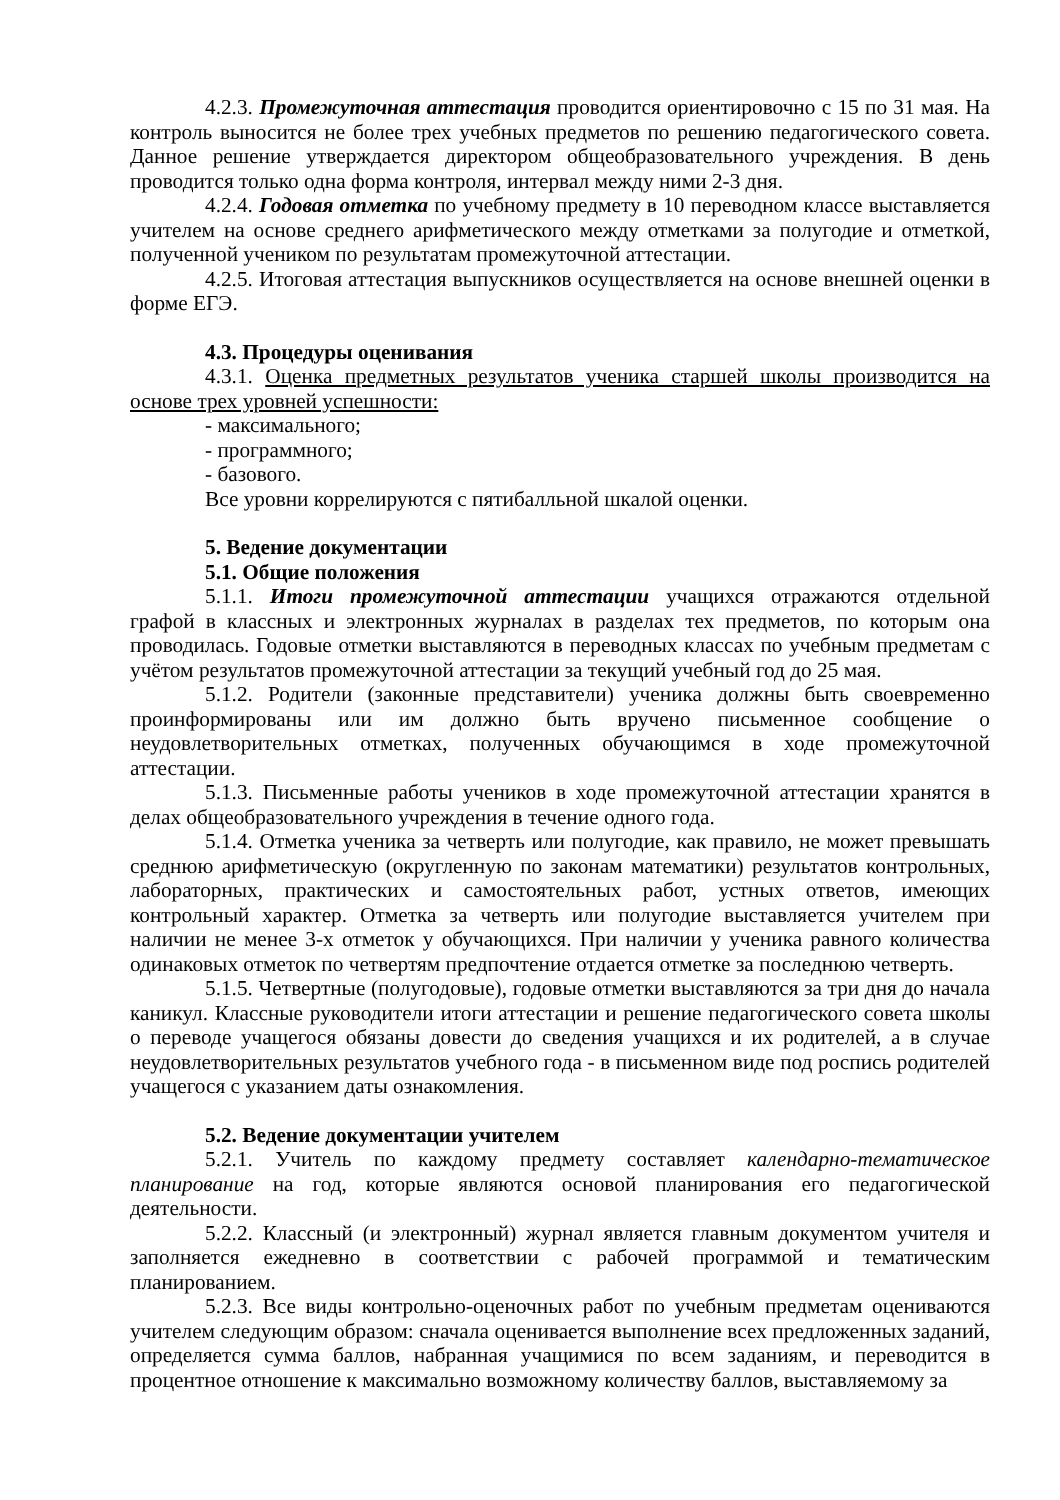4.2.3. Промежуточная аттестация проводится ориентировочно с 15 по 31 мая. На контроль выносится не более трех учебных предметов по решению педагогического совета. Данное решение утверждается директором общеобразовательного учреждения. В день проводится только одна форма контроля, интервал между ними 2-3 дня.
4.2.4. Годовая отметка по учебному предмету в 10 переводном классе выставляется учителем на основе среднего арифметического между отметками за полугодие и отметкой, полученной учеником по результатам промежуточной аттестации.
4.2.5. Итоговая аттестация выпускников осуществляется на основе внешней оценки в форме ЕГЭ.
4.3. Процедуры оценивания
4.3.1. Оценка предметных результатов ученика старшей школы производится на основе трех уровней успешности:
- максимального;
- программного;
- базового.
Все уровни коррелируются с пятибалльной шкалой оценки.
5. Ведение документации
5.1. Общие положения
5.1.1. Итоги промежуточной аттестации учащихся отражаются отдельной графой в классных и электронных журналах в разделах тех предметов, по которым она проводилась. Годовые отметки выставляются в переводных классах по учебным предметам с учётом результатов промежуточной аттестации за текущий учебный год до 25 мая.
5.1.2. Родители (законные представители) ученика должны быть своевременно проинформированы или им должно быть вручено письменное сообщение о неудовлетворительных отметках, полученных обучающимся в ходе промежуточной аттестации.
5.1.3. Письменные работы учеников в ходе промежуточной аттестации хранятся в делах общеобразовательного учреждения в течение одного года.
5.1.4. Отметка ученика за четверть или полугодие, как правило, не может превышать среднюю арифметическую (округленную по законам математики) результатов контрольных, лабораторных, практических и самостоятельных работ, устных ответов, имеющих контрольный характер. Отметка за четверть или полугодие выставляется учителем при наличии не менее 3-х отметок у обучающихся. При наличии у ученика равного количества одинаковых отметок по четвертям предпочтение отдается отметке за последнюю четверть.
5.1.5. Четвертные (полугодовые), годовые отметки выставляются за три дня до начала каникул. Классные руководители итоги аттестации и решение педагогического совета школы о переводе учащегося обязаны довести до сведения учащихся и их родителей, а в случае неудовлетворительных результатов учебного года - в письменном виде под роспись родителей учащегося с указанием даты ознакомления.
5.2. Ведение документации учителем
5.2.1. Учитель по каждому предмету составляет календарно-тематическое планирование на год, которые являются основой планирования его педагогической деятельности.
5.2.2. Классный (и электронный) журнал является главным документом учителя и заполняется ежедневно в соответствии с рабочей программой и тематическим планированием.
5.2.3. Все виды контрольно-оценочных работ по учебным предметам оцениваются учителем следующим образом: сначала оценивается выполнение всех предложенных заданий, определяется сумма баллов, набранная учащимися по всем заданиям, и переводится в процентное отношение к максимально возможному количеству баллов, выставляемому за